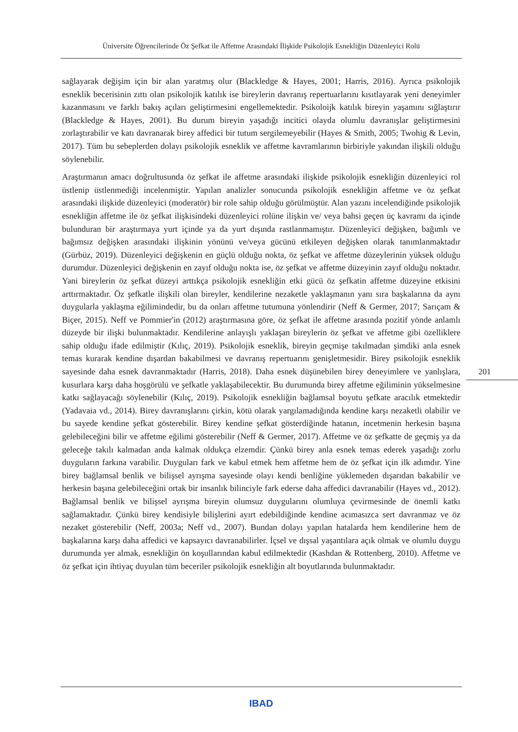Üniversite Öğrencilerinde Öz Şefkat ile Affetme Arasındaki İlişkide Psikolojik Esnekliğin Düzenleyici Rolü
sağlayarak değişim için bir alan yaratmış olur (Blackledge & Hayes, 2001; Harris, 2016). Ayrıca psikolojik esneklik becerisinin zıttı olan psikolojik katılık ise bireylerin davranış repertuarlarını kısıtlayarak yeni deneyimler kazanmasını ve farklı bakış açıları geliştirmesini engellemektedir. Psikoloijk katılık bireyin yaşamını sığlaştırır (Blackledge & Hayes, 2001). Bu durum bireyin yaşadığı incitici olayda olumlu davranışlar geliştirmesini zorlaştırabilir ve katı davranarak birey affedici bir tutum sergilemeyebilir (Hayes & Smith, 2005; Twohig & Levin, 2017). Tüm bu sebeplerden dolayı psikolojik esneklik ve affetme kavramlarının birbiriyle yakından ilişkili olduğu söylenebilir.
Araştırmanın amacı doğrultusunda öz şefkat ile affetme arasındaki ilişkide psikolojik esnekliğin düzenleyici rol üstlenip üstlenmediği incelenmiştir. Yapılan analizler sonucunda psikolojik esnekliğin affetme ve öz şefkat arasındaki ilişkide düzenleyici (moderatör) bir role sahip olduğu görülmüştür. Alan yazını incelendiğinde psikolojik esnekliğin affetme ile öz şefkat ilişkisindeki düzenleyici rolüne ilişkin ve/ veya bahsi geçen üç kavramı da içinde bulunduran bir araştırmaya yurt içinde ya da yurt dışında rastlanmamıştır. Düzenleyici değişken, bağımlı ve bağımsız değişken arasındaki ilişkinin yönünü ve/veya gücünü etkileyen değişken olarak tanımlanmaktadır (Gürbüz, 2019). Düzenleyici değişkenin en güçlü olduğu nokta, öz şefkat ve affetme düzeylerinin yüksek olduğu durumdur. Düzenleyici değişkenin en zayıf olduğu nokta ise, öz şefkat ve affetme düzeyinin zayıf olduğu noktadır. Yani bireylerin öz şefkat düzeyi arttıkça psikolojik esnekliğin etki gücü öz şefkatin affetme düzeyine etkisini arttırmaktadır. Öz şefkatle ilişkili olan bireyler, kendilerine nezaketle yaklaşmanın yanı sıra başkalarına da aynı duygularla yaklaşma eğilimindedir, bu da onları affetme tutumuna yönlendirir (Neff & Germer, 2017; Sarıçam & Biçer, 2015). Neff ve Pommier'in (2012) araştırmasına göre, öz şefkat ile affetme arasında pozitif yönde anlamlı düzeyde bir ilişki bulunmaktadır. Kendilerine anlayışlı yaklaşan bireylerin öz şefkat ve affetme gibi özelliklere sahip olduğu ifade edilmiştir (Kılıç, 2019). Psikolojik esneklik, bireyin geçmişe takılmadan şimdiki anla esnek temas kurarak kendine dışardan bakabilmesi ve davranış repertuarını genişletmesidir. Birey psikolojik esneklik sayesinde daha esnek davranmaktadır (Harris, 2018). Daha esnek düşünebilen birey deneyimlere ve yanlışlara, kusurlara karşı daha hoşgörülü ve şefkatle yaklaşabilecektir. Bu durumunda birey affetme eğiliminin yükselmesine katkı sağlayacağı söylenebilir (Kılıç, 2019). Psikolojik esnekliğin bağlamsal boyutu şefkate aracılık etmektedir (Yadavaia vd., 2014). Birey davranışlarını çirkin, kötü olarak yargılamadığında kendine karşı nezaketli olabilir ve bu sayede kendine şefkat gösterebilir. Birey kendine şefkat gösterdiğinde hatanın, incetmenin herkesin başına gelebileceğini bilir ve affetme eğilimi gösterebilir (Neff & Germer, 2017). Affetme ve öz şefkatte de geçmiş ya da geleceğe takılı kalmadan anda kalmak oldukça elzemdir. Çünkü birey anla esnek temas ederek yaşadığı zorlu duyguların farkına varabilir. Duyguları fark ve kabul etmek hem affetme hem de öz şefkat için ilk adımdır. Yine birey bağlamsal benlik ve bilişsel ayrışma sayesinde olayı kendi benliğine yüklemeden dışarıdan bakabilir ve herkesin başına gelebileceğini ortak bir insanlık bilinciyle fark ederse daha affedici davranabilir (Hayes vd., 2012). Bağlamsal benlik ve bilişsel ayrışma bireyin olumsuz duygularını olumluya çevirmesinde de önemli katkı sağlamaktadır. Çünkü birey kendisiyle bilişlerini ayırt edebildiğinde kendine acımasızca sert davranmaz ve öz nezaket gösterebilir (Neff, 2003a; Neff vd., 2007). Bundan dolayı yapılan hatalarda hem kendilerine hem de başkalarına karşı daha affedici ve kapsayıcı davranabilirler. İçsel ve dışsal yaşantılara açık olmak ve olumlu duygu durumunda yer almak, esnekliğin ön koşullarından kabul edilmektedir (Kashdan & Rottenberg, 2010). Affetme ve öz şefkat için ihtiyaç duyulan tüm beceriler psikolojik esnekliğin alt boyutlarında bulunmaktadır.
201
IBAD